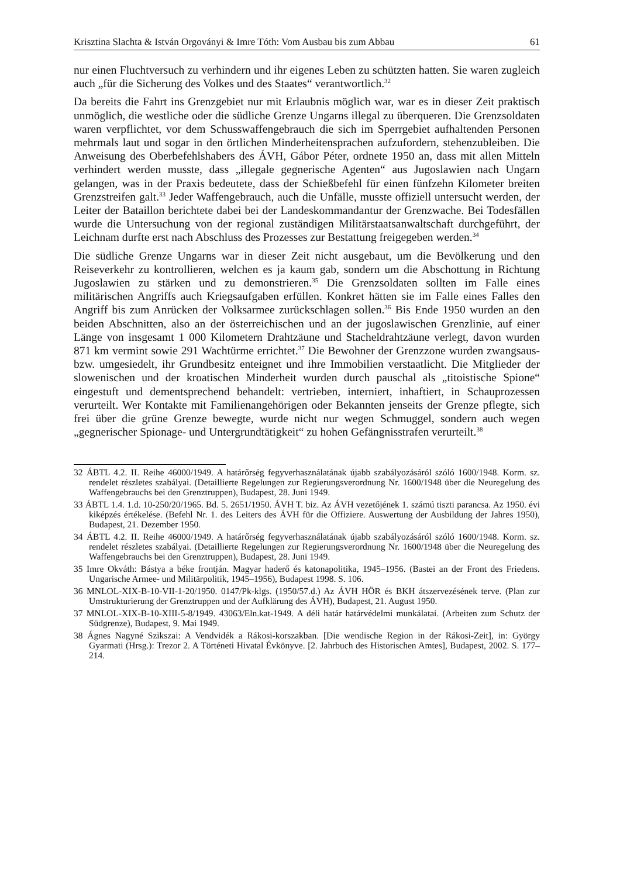Krisztina Slachta & István Orgoványi & Imre Tóth: Vom Ausbau bis zum Abbau 61
nur einen Fluchtversuch zu verhindern und ihr eigenes Leben zu schützten hatten. Sie waren zugleich auch „für die Sicherung des Volkes und des Staates“ verantwortlich.<sup>32</sup>
Da bereits die Fahrt ins Grenzgebiet nur mit Erlaubnis möglich war, war es in dieser Zeit praktisch unmöglich, die westliche oder die südliche Grenze Ungarns illegal zu überqueren. Die Grenzsoldaten waren verpflichtet, vor dem Schusswaffengebrauch die sich im Sperrgebiet aufhaltenden Personen mehrmals laut und sogar in den örtlichen Minderheitensprachen aufzufordern, stehenzubleiben. Die Anweisung des Oberbefehlshabers des ÁVH, Gábor Péter, ordnete 1950 an, dass mit allen Mitteln verhindert werden musste, dass „illegale gegnerische Agenten“ aus Jugoslawien nach Ungarn gelangen, was in der Praxis bedeutete, dass der Schießbefehl für einen fünfzehn Kilometer breiten Grenzstreifen galt.<sup>33</sup> Jeder Waffengebrauch, auch die Unfälle, musste offiziell untersucht werden, der Leiter der Bataillon berichtete dabei bei der Landeskommandantur der Grenzwache. Bei Todesfällen wurde die Untersuchung von der regional zuständigen Militärstaatsanwaltschaft durchgeführt, der Leichnam durfte erst nach Abschluss des Prozesses zur Bestattung freigegeben werden.<sup>34</sup>
Die südliche Grenze Ungarns war in dieser Zeit nicht ausgebaut, um die Bevölkerung und den Reiseverkehr zu kontrollieren, welchen es ja kaum gab, sondern um die Abschottung in Richtung Jugoslawien zu stärken und zu demonstrieren.<sup>35</sup> Die Grenzsoldaten sollten im Falle eines militärischen Angriffs auch Kriegsaufgaben erfüllen. Konkret hätten sie im Falle eines Falles den Angriff bis zum Anrücken der Volksarmee zurückschlagen sollen.<sup>36</sup> Bis Ende 1950 wurden an den beiden Abschnitten, also an der österreichischen und an der jugoslawischen Grenzlinie, auf einer Länge von insgesamt 1 000 Kilometern Drahtzäune und Stacheldrahtzäune verlegt, davon wurden 871 km vermint sowie 291 Wachtürme errichtet.<sup>37</sup> Die Bewohner der Grenzzone wurden zwangsaus- bzw. umgesiedelt, ihr Grundbesitz enteignet und ihre Immobilien verstaatlicht. Die Mitglieder der slowenischen und der kroatischen Minderheit wurden durch pauschal als „titoistische Spione“ eingestuft und dementsprechend behandelt: vertrieben, interniert, inhaftiert, in Schauprozessen verurteilt. Wer Kontakte mit Familienangehörigen oder Bekannten jenseits der Grenze pflegte, sich frei über die grüne Grenze bewegte, wurde nicht nur wegen Schmuggel, sondern auch wegen „gegnerischer Spionage- und Untergrundtätigkeit“ zu hohen Gefängnisstrafen verurteilt.<sup>38</sup>
32 ÁBTL 4.2. II. Reihe 46000/1949. A határőrség fegyverhasználatának újabb szabályozásáról szóló 1600/1948. Korm. sz. rendelet részletes szabályai. (Detaillierte Regelungen zur Regierungsverordnung Nr. 1600/1948 über die Neuregelung des Waffengebrauchs bei den Grenztruppen), Budapest, 28. Juni 1949.
33 ÁBTL 1.4. 1.d. 10-250/20/1965. Bd. 5. 2651/1950. ÁVH T. biz. Az ÁVH vezetőjének 1. számú tiszti parancsa. Az 1950. évi kiképzés értékelése. (Befehl Nr. 1. des Leiters des ÁVH für die Offiziere. Auswertung der Ausbildung der Jahres 1950), Budapest, 21. Dezember 1950.
34 ÁBTL 4.2. II. Reihe 46000/1949. A határőrség fegyverhasználatának újabb szabályozásáról szóló 1600/1948. Korm. sz. rendelet részletes szabályai. (Detaillierte Regelungen zur Regierungsverordnung Nr. 1600/1948 über die Neuregelung des Waffengebrauchs bei den Grenztruppen), Budapest, 28. Juni 1949.
35 Imre Okváth: Bástya a béke frontján. Magyar haderő és katonapolitika, 1945–1956. (Bastei an der Front des Friedens. Ungarische Armee- und Militärpolitik, 1945–1956), Budapest 1998. S. 106.
36 MNLOL-XIX-B-10-VII-1-20/1950. 0147/Pk-klgs. (1950/57.d.) Az ÁVH HÖR és BKH átszervezésének terve. (Plan zur Umstrukturierung der Grenztruppen und der Aufklärung des ÁVH), Budapest, 21. August 1950.
37 MNLOL-XIX-B-10-XIII-5-8/1949. 43063/Eln.kat-1949. A déli határ határvédelmi munkálatai. (Arbeiten zum Schutz der Südgrenze), Budapest, 9. Mai 1949.
38 Ágnes Nagyné Szikszai: A Vendvidék a Rákosi-korszakban. [Die wendische Region in der Rákosi-Zeit], in: György Gyarmati (Hrsg.): Trezor 2. A Történeti Hivatal Évkönyve. [2. Jahrbuch des Historischen Amtes], Budapest, 2002. S. 177–214.